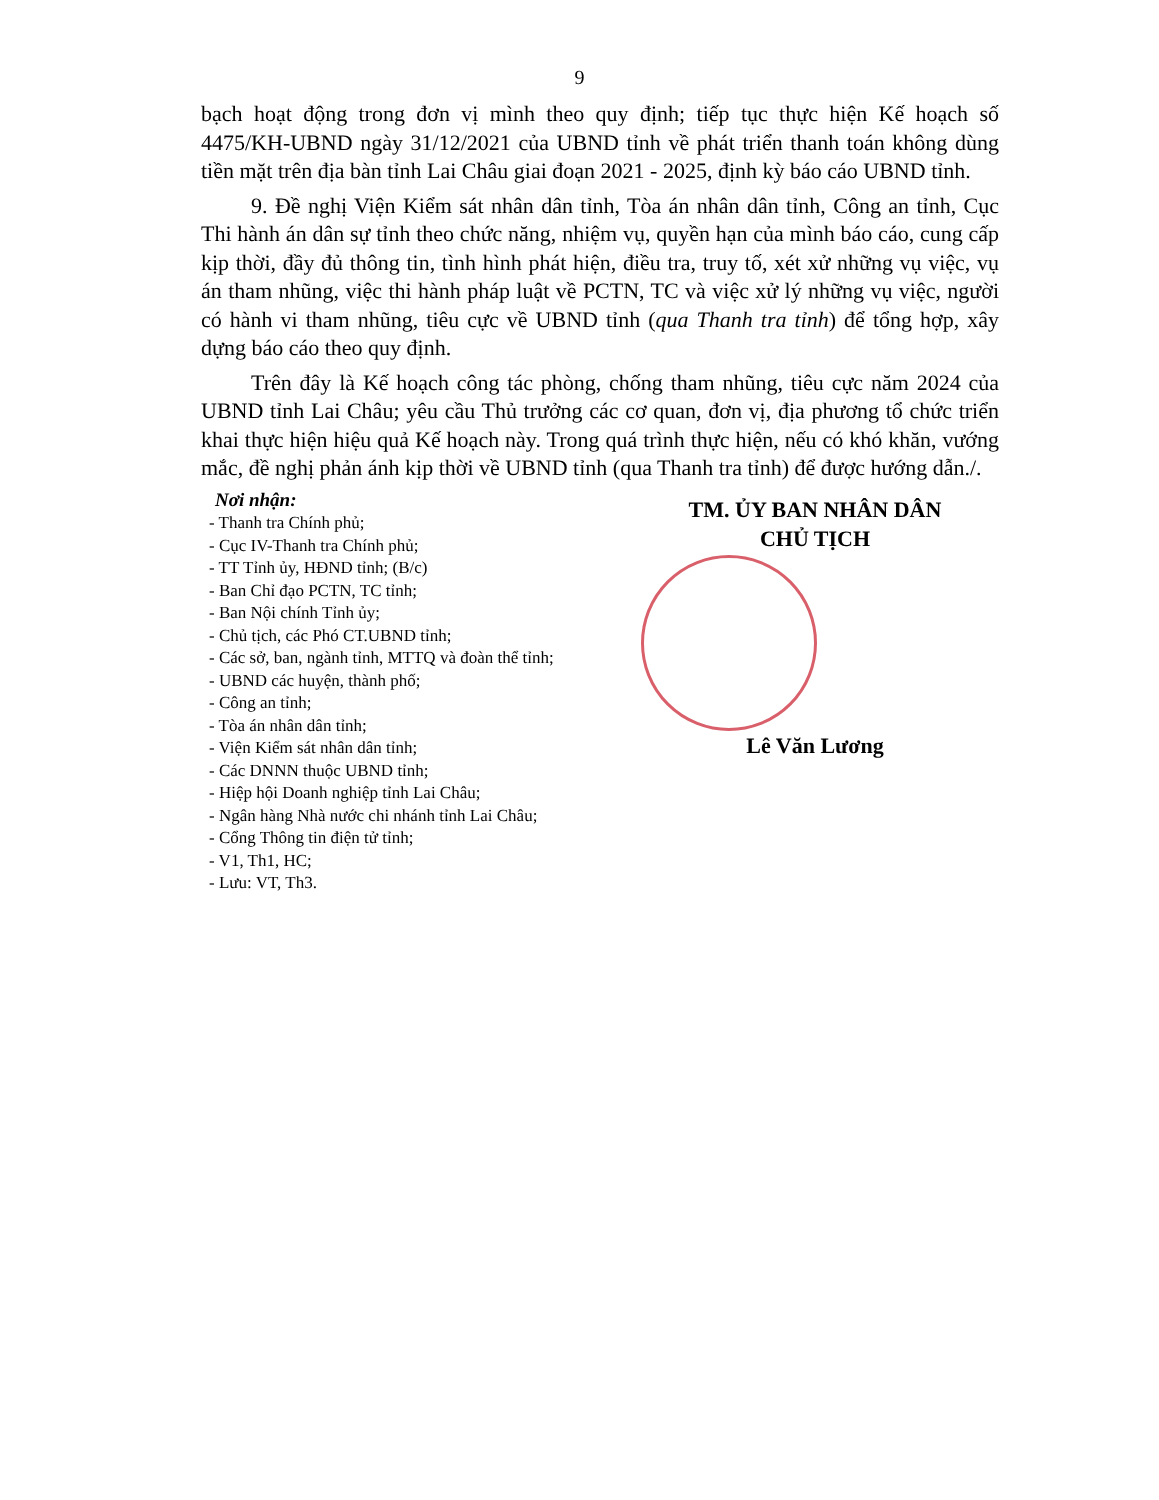9
bạch hoạt động trong đơn vị mình theo quy định; tiếp tục thực hiện Kế hoạch số 4475/KH-UBND ngày 31/12/2021 của UBND tỉnh về phát triển thanh toán không dùng tiền mặt trên địa bàn tỉnh Lai Châu giai đoạn 2021 - 2025, định kỳ báo cáo UBND tỉnh.
9. Đề nghị Viện Kiểm sát nhân dân tỉnh, Tòa án nhân dân tỉnh, Công an tỉnh, Cục Thi hành án dân sự tỉnh theo chức năng, nhiệm vụ, quyền hạn của mình báo cáo, cung cấp kịp thời, đầy đủ thông tin, tình hình phát hiện, điều tra, truy tố, xét xử những vụ việc, vụ án tham nhũng, việc thi hành pháp luật về PCTN, TC và việc xử lý những vụ việc, người có hành vi tham nhũng, tiêu cực về UBND tỉnh (qua Thanh tra tỉnh) để tổng hợp, xây dựng báo cáo theo quy định.
Trên đây là Kế hoạch công tác phòng, chống tham nhũng, tiêu cực năm 2024 của UBND tỉnh Lai Châu; yêu cầu Thủ trưởng các cơ quan, đơn vị, địa phương tổ chức triển khai thực hiện hiệu quả Kế hoạch này. Trong quá trình thực hiện, nếu có khó khăn, vướng mắc, đề nghị phản ánh kịp thời về UBND tỉnh (qua Thanh tra tỉnh) để được hướng dẫn./.
Nơi nhận:
- Thanh tra Chính phủ;
- Cục IV-Thanh tra Chính phủ;
- TT Tỉnh ủy, HĐND tỉnh; (B/c)
- Ban Chỉ đạo PCTN, TC tỉnh;
- Ban Nội chính Tỉnh ủy;
- Chủ tịch, các Phó CT.UBND tỉnh;
- Các sở, ban, ngành tỉnh, MTTQ và đoàn thể tỉnh;
- UBND các huyện, thành phố;
- Công an tỉnh;
- Tòa án nhân dân tỉnh;
- Viện Kiểm sát nhân dân tỉnh;
- Các DNNN thuộc UBND tỉnh;
- Hiệp hội Doanh nghiệp tỉnh Lai Châu;
- Ngân hàng Nhà nước chi nhánh tỉnh Lai Châu;
- Cổng Thông tin điện tử tỉnh;
- V1, Th1, HC;
- Lưu: VT, Th3.
TM. ỦY BAN NHÂN DÂN
CHỦ TỊCH
Lê Văn Lương